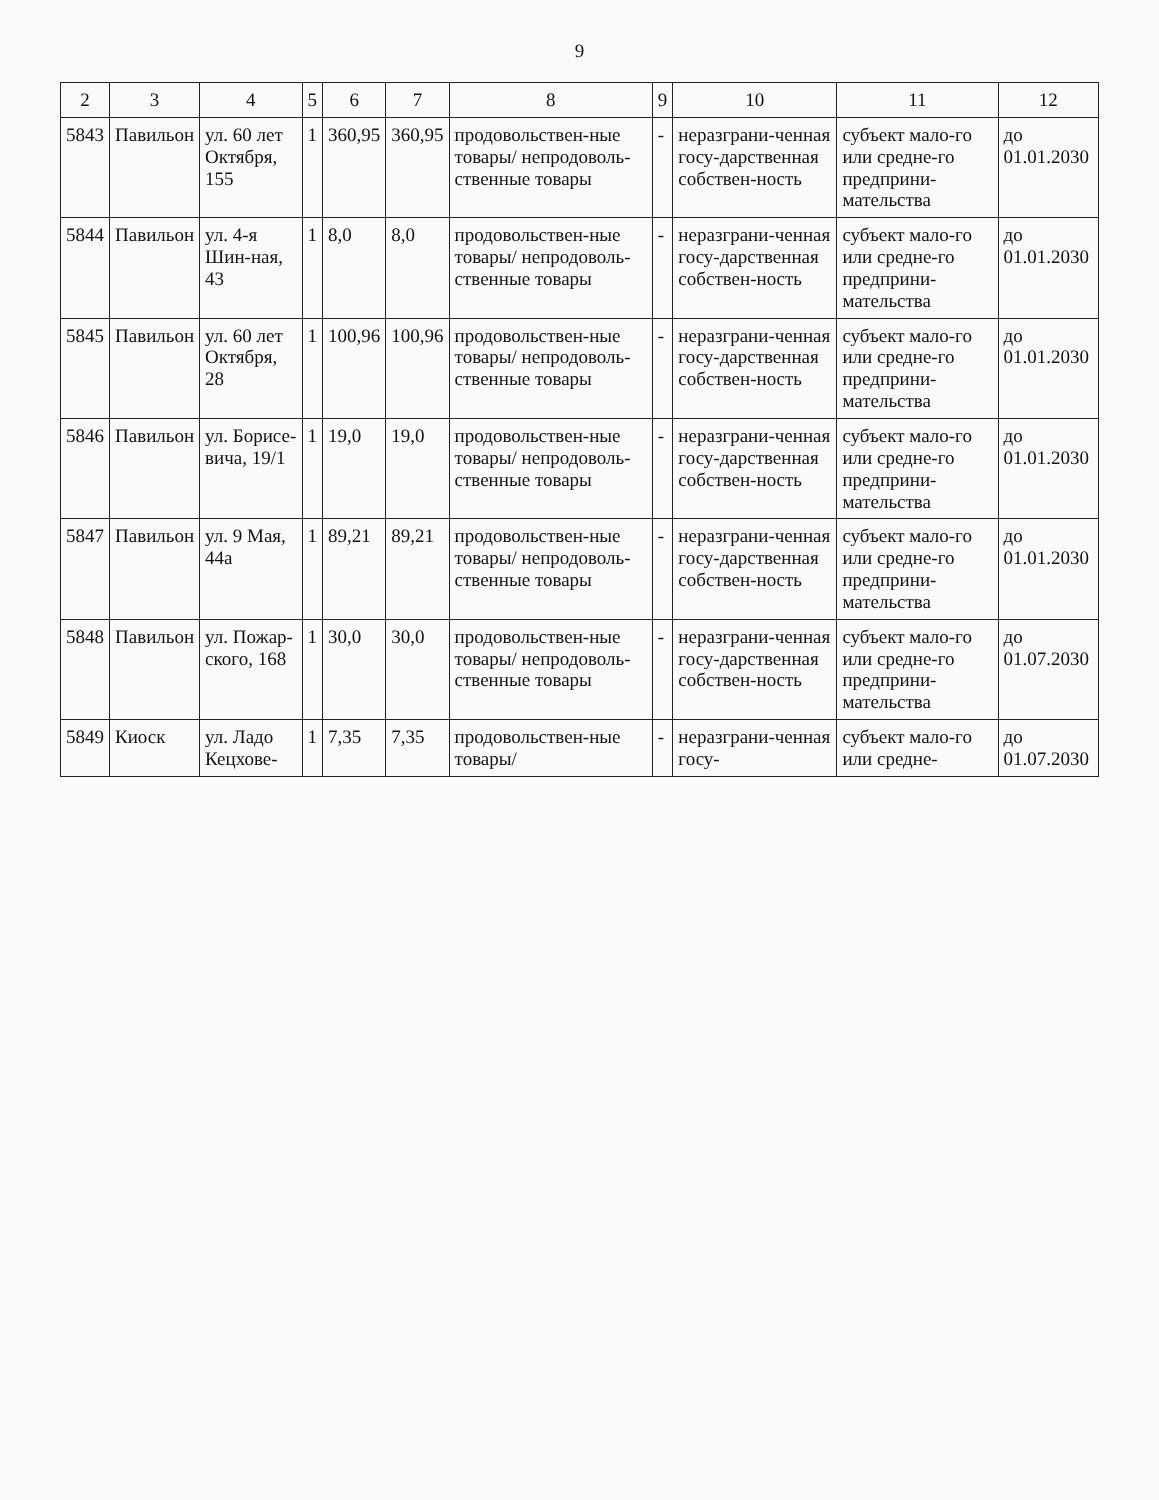9
| 2 | 3 | 4 | 5 | 6 | 7 | 8 | 9 | 10 | 11 | 12 |
| --- | --- | --- | --- | --- | --- | --- | --- | --- | --- | --- |
| 5843 | Павильон | ул. 60 лет Октября, 155 | 1 | 360,95 | 360,95 | продовольствен-ные товары/ непродоволь-ственные товары | - | неразграни-ченная госу-дарственная собствен-ность | субъект мало-го или средне-го предприни-мательства | до 01.01.2030 |
| 5844 | Павильон | ул. 4-я Шин-ная, 43 | 1 | 8,0 | 8,0 | продовольствен-ные товары/ непродоволь-ственные товары | - | неразграни-ченная госу-дарственная собствен-ность | субъект мало-го или средне-го предприни-мательства | до 01.01.2030 |
| 5845 | Павильон | ул. 60 лет Октября, 28 | 1 | 100,96 | 100,96 | продовольствен-ные товары/ непродоволь-ственные товары | - | неразграни-ченная госу-дарственная собствен-ность | субъект мало-го или средне-го предприни-мательства | до 01.01.2030 |
| 5846 | Павильон | ул. Борисе-вича, 19/1 | 1 | 19,0 | 19,0 | продовольствен-ные товары/ непродоволь-ственные товары | - | неразграни-ченная госу-дарственная собствен-ность | субъект мало-го или средне-го предприни-мательства | до 01.01.2030 |
| 5847 | Павильон | ул. 9 Мая, 44а | 1 | 89,21 | 89,21 | продовольствен-ные товары/ непродоволь-ственные товары | - | неразграни-ченная госу-дарственная собствен-ность | субъект мало-го или средне-го предприни-мательства | до 01.01.2030 |
| 5848 | Павильон | ул. Пожар-ского, 168 | 1 | 30,0 | 30,0 | продовольствен-ные товары/ непродоволь-ственные товары | - | неразграни-ченная госу-дарственная собствен-ность | субъект мало-го или средне-го предприни-мательства | до 01.07.2030 |
| 5849 | Киоск | ул. Ладо Кецхове- | 1 | 7,35 | 7,35 | продовольствен-ные товары/ | - | неразграни-ченная госу- | субъект мало-го или средне- | до 01.07.2030 |